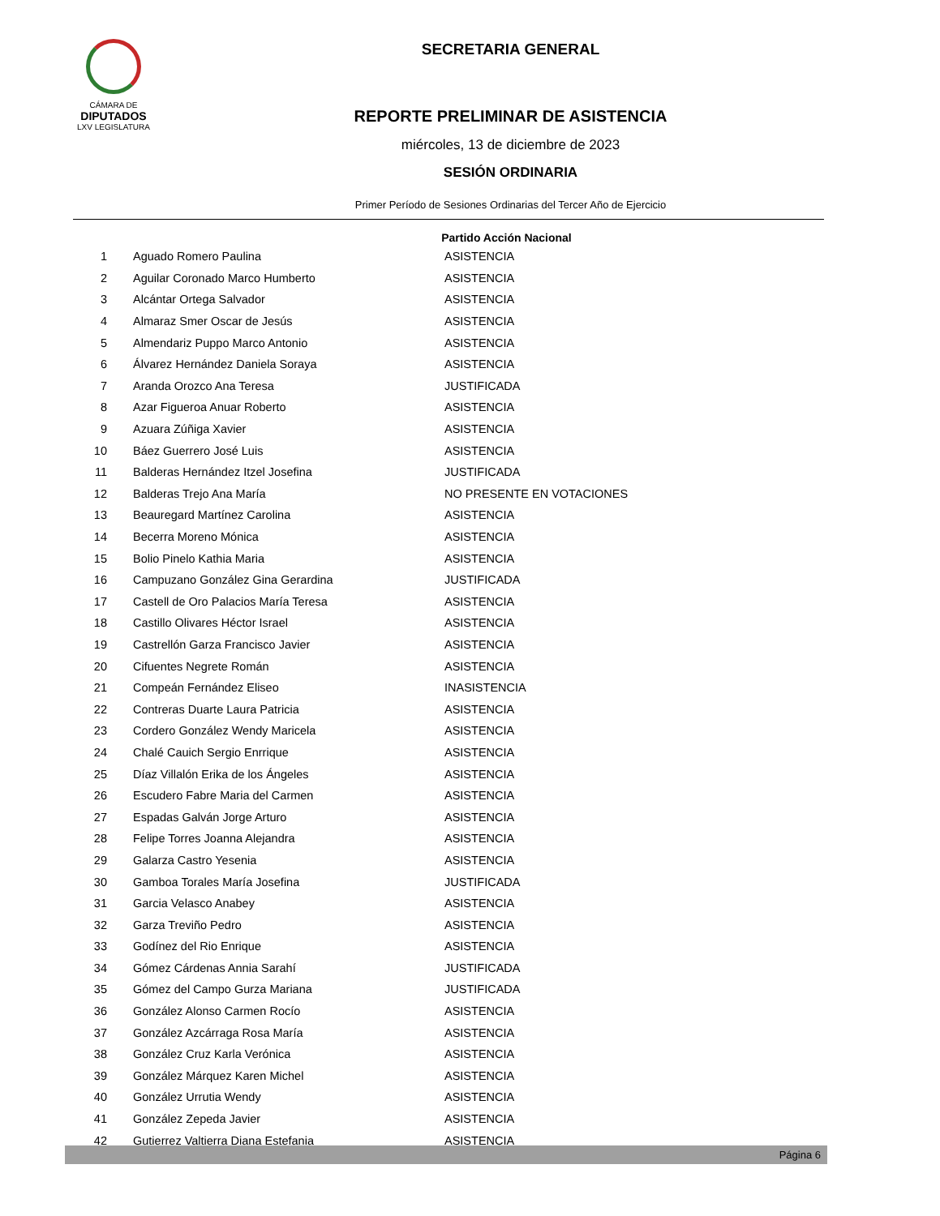CÁMARA DE
DIPUTADOS
LXV LEGISLATURA
SECRETARIA GENERAL
REPORTE PRELIMINAR DE ASISTENCIA
miércoles, 13 de diciembre de 2023
SESIÓN ORDINARIA
Primer Período de Sesiones Ordinarias del Tercer Año de Ejercicio
Partido Acción Nacional
| 1 | Aguado Romero Paulina | ASISTENCIA |
| 2 | Aguilar Coronado Marco Humberto | ASISTENCIA |
| 3 | Alcántar Ortega Salvador | ASISTENCIA |
| 4 | Almaraz Smer Oscar de Jesús | ASISTENCIA |
| 5 | Almendariz Puppo Marco Antonio | ASISTENCIA |
| 6 | Álvarez Hernández Daniela Soraya | ASISTENCIA |
| 7 | Aranda Orozco Ana Teresa | JUSTIFICADA |
| 8 | Azar Figueroa Anuar Roberto | ASISTENCIA |
| 9 | Azuara Zúñiga Xavier | ASISTENCIA |
| 10 | Báez Guerrero José Luis | ASISTENCIA |
| 11 | Balderas Hernández Itzel Josefina | JUSTIFICADA |
| 12 | Balderas Trejo Ana María | NO PRESENTE EN VOTACIONES |
| 13 | Beauregard Martínez Carolina | ASISTENCIA |
| 14 | Becerra Moreno Mónica | ASISTENCIA |
| 15 | Bolio Pinelo Kathia Maria | ASISTENCIA |
| 16 | Campuzano González Gina Gerardina | JUSTIFICADA |
| 17 | Castell de Oro Palacios María Teresa | ASISTENCIA |
| 18 | Castillo Olivares Héctor Israel | ASISTENCIA |
| 19 | Castrellón Garza Francisco Javier | ASISTENCIA |
| 20 | Cifuentes Negrete Román | ASISTENCIA |
| 21 | Compeán Fernández Eliseo | INASISTENCIA |
| 22 | Contreras Duarte Laura Patricia | ASISTENCIA |
| 23 | Cordero González Wendy Maricela | ASISTENCIA |
| 24 | Chalé Cauich Sergio Enrrique | ASISTENCIA |
| 25 | Díaz Villalón Erika de los Ángeles | ASISTENCIA |
| 26 | Escudero Fabre Maria del Carmen | ASISTENCIA |
| 27 | Espadas Galván Jorge Arturo | ASISTENCIA |
| 28 | Felipe Torres Joanna Alejandra | ASISTENCIA |
| 29 | Galarza Castro Yesenia | ASISTENCIA |
| 30 | Gamboa Torales María Josefina | JUSTIFICADA |
| 31 | Garcia Velasco Anabey | ASISTENCIA |
| 32 | Garza Treviño Pedro | ASISTENCIA |
| 33 | Godínez del Rio Enrique | ASISTENCIA |
| 34 | Gómez Cárdenas Annia Sarahí | JUSTIFICADA |
| 35 | Gómez del Campo Gurza Mariana | JUSTIFICADA |
| 36 | González Alonso Carmen Rocío | ASISTENCIA |
| 37 | González Azcárraga Rosa María | ASISTENCIA |
| 38 | González Cruz Karla Verónica | ASISTENCIA |
| 39 | González Márquez Karen Michel | ASISTENCIA |
| 40 | González Urrutia Wendy | ASISTENCIA |
| 41 | González Zepeda Javier | ASISTENCIA |
| 42 | Gutierrez Valtierra Diana Estefania | ASISTENCIA |
Página 6